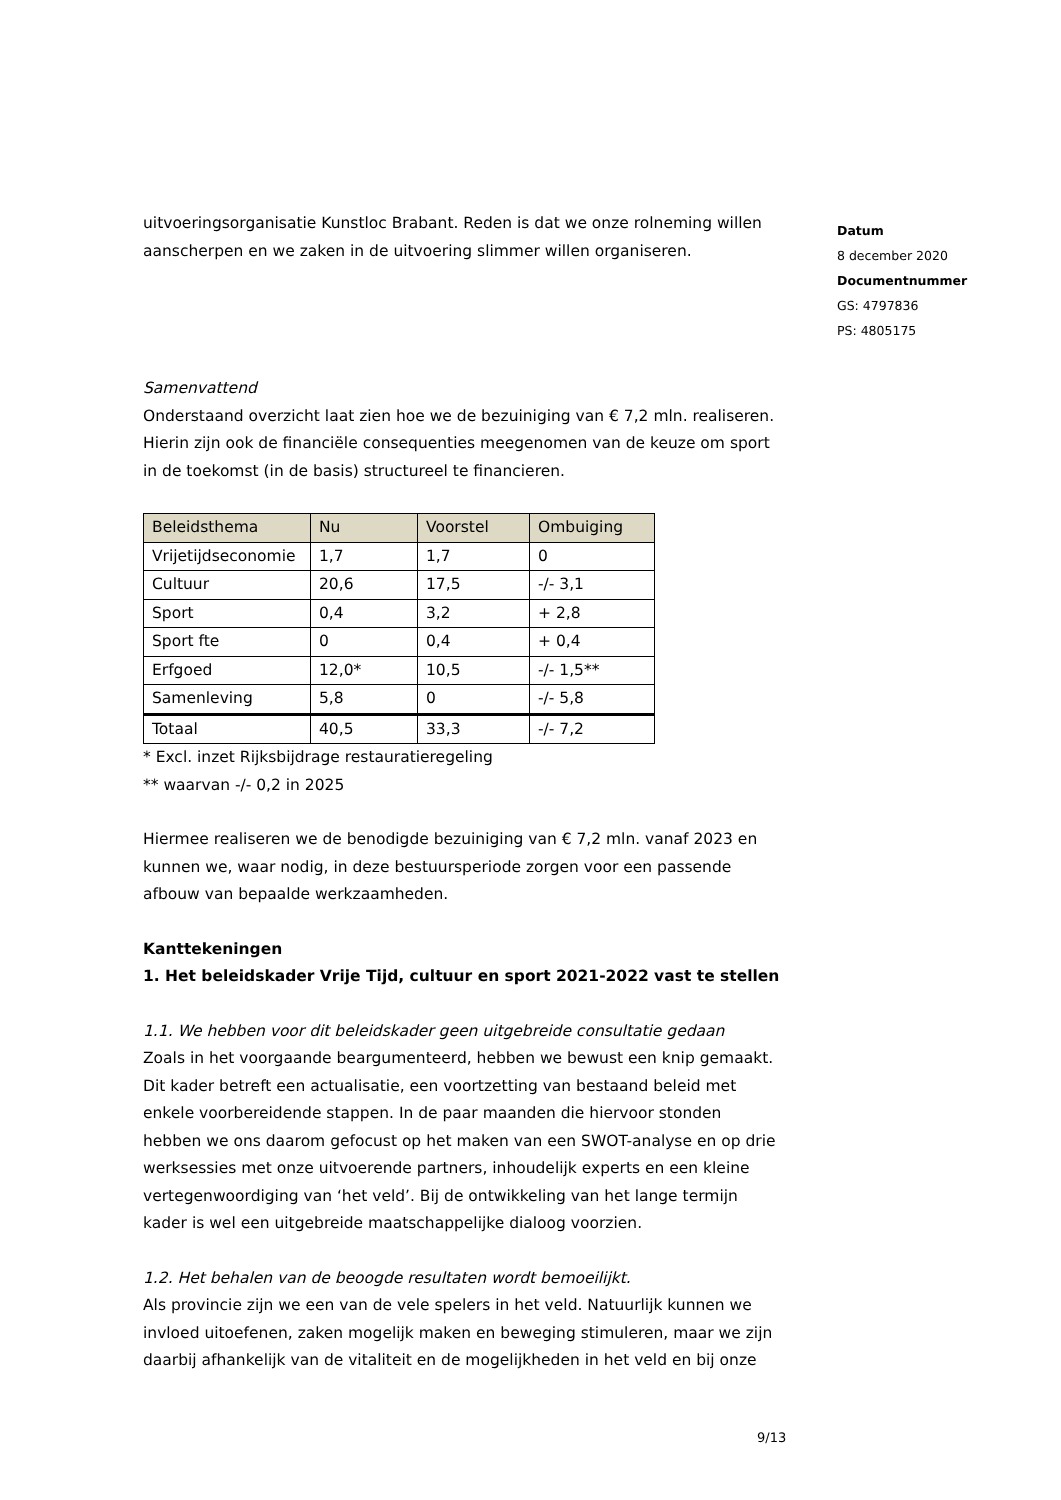uitvoeringsorganisatie Kunstloc Brabant. Reden is dat we onze rolneming willen aanscherpen en we zaken in de uitvoering slimmer willen organiseren.
Samenvattend
Onderstaand overzicht laat zien hoe we de bezuiniging van € 7,2 mln. realiseren. Hierin zijn ook de financiële consequenties meegenomen van de keuze om sport in de toekomst (in de basis) structureel te financieren.
| Beleidsthema | Nu | Voorstel | Ombuiging |
| --- | --- | --- | --- |
| Vrijetijdseconomie | 1,7 | 1,7 | 0 |
| Cultuur | 20,6 | 17,5 | -/- 3,1 |
| Sport | 0,4 | 3,2 | + 2,8 |
| Sport fte | 0 | 0,4 | + 0,4 |
| Erfgoed | 12,0* | 10,5 | -/- 1,5** |
| Samenleving | 5,8 | 0 | -/- 5,8 |
| Totaal | 40,5 | 33,3 | -/- 7,2 |
* Excl. inzet Rijksbijdrage restauratieregeling
** waarvan -/- 0,2 in 2025
Hiermee realiseren we de benodigde bezuiniging van € 7,2 mln. vanaf 2023 en kunnen we, waar nodig, in deze bestuursperiode zorgen voor een passende afbouw van bepaalde werkzaamheden.
Kanttekeningen
1. Het beleidskader Vrije Tijd, cultuur en sport 2021-2022 vast te stellen
1.1. We hebben voor dit beleidskader geen uitgebreide consultatie gedaan
Zoals in het voorgaande beargumenteerd, hebben we bewust een knip gemaakt. Dit kader betreft een actualisatie, een voortzetting van bestaand beleid met enkele voorbereidende stappen. In de paar maanden die hiervoor stonden hebben we ons daarom gefocust op het maken van een SWOT-analyse en op drie werksessies met onze uitvoerende partners, inhoudelijk experts en een kleine vertegenwoordiging van ‘het veld’. Bij de ontwikkeling van het lange termijn kader is wel een uitgebreide maatschappelijke dialoog voorzien.
1.2. Het behalen van de beoogde resultaten wordt bemoeilijkt.
Als provincie zijn we een van de vele spelers in het veld. Natuurlijk kunnen we invloed uitoefenen, zaken mogelijk maken en beweging stimuleren, maar we zijn daarbij afhankelijk van de vitaliteit en de mogelijkheden in het veld en bij onze
Datum
8 december 2020
Documentnummer
GS: 4797836
PS: 4805175
9/13